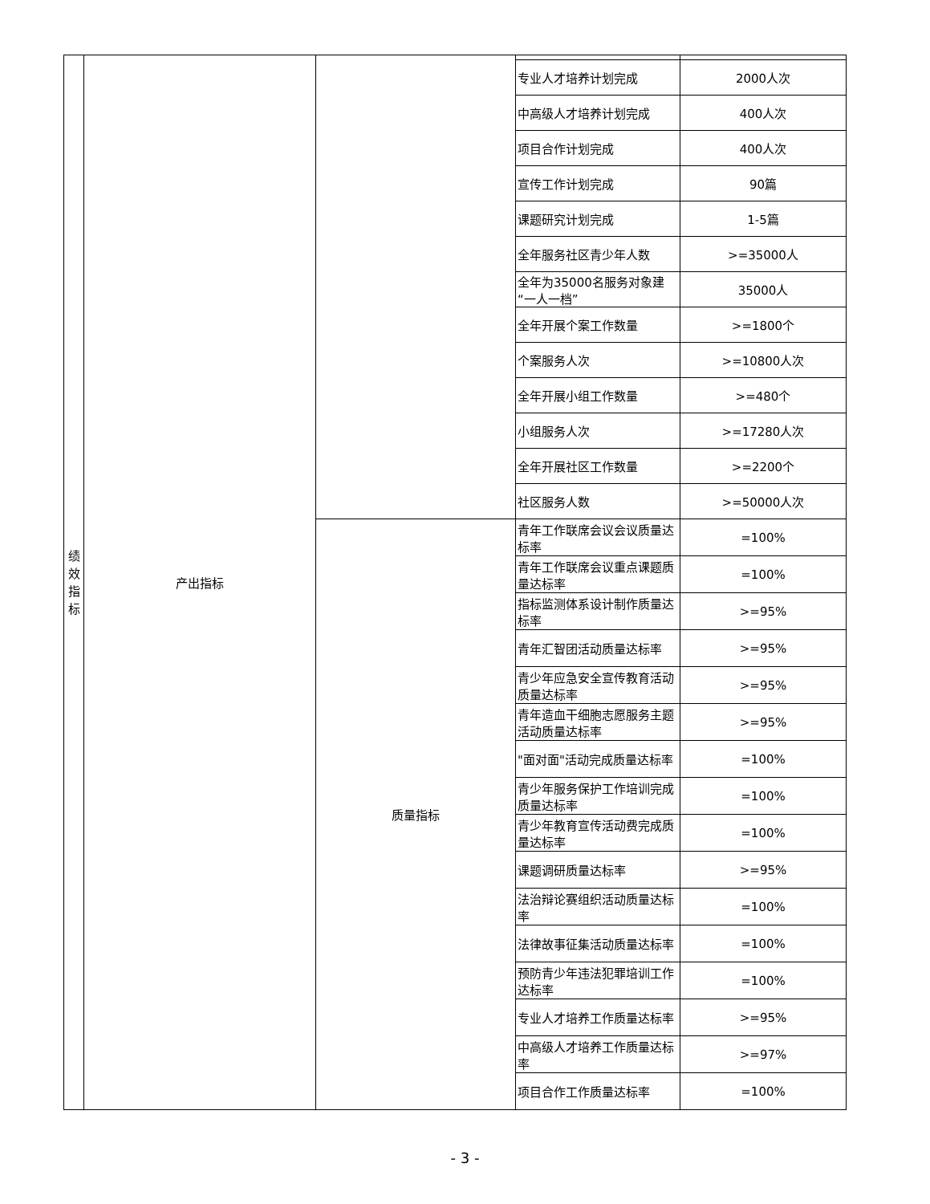| 绩 效 指 标 | 产出指标 | | | |
| | | | 专业人才培养计划完成 | 2000人次 |
| | | | 中高级人才培养计划完成 | 400人次 |
| | | | 项目合作计划完成 | 400人次 |
| | | | 宣传工作计划完成 | 90篇 |
| | | | 课题研究计划完成 | 1-5篇 |
| | | | 全年服务社区青少年人数 | >=35000人 |
| | | | 全年为35000名服务对象建“一人一档” | 35000人 |
| | | | 全年开展个案工作数量 | >=1800个 |
| | | | 个案服务人次 | >=10800人次 |
| | | | 全年开展小组工作数量 | >=480个 |
| | | | 小组服务人次 | >=17280人次 |
| | | | 全年开展社区工作数量 | >=2200个 |
| | | | 社区服务人数 | >=50000人次 |
| | | 质量指标 | 青年工作联席会议会议质量达标率 | =100% |
| | | | 青年工作联席会议重点课题质量达标率 | =100% |
| | | | 指标监测体系设计制作质量达标率 | >=95% |
| | | | 青年汇智团活动质量达标率 | >=95% |
| | | | 青少年应急安全宣传教育活动质量达标率 | >=95% |
| | | | 青年造血干细胞志愿服务主题活动质量达标率 | >=95% |
| | | | "面对面"活动完成质量达标率 | =100% |
| | | | 青少年服务保护工作培训完成质量达标率 | =100% |
| | | | 青少年教育宣传活动费完成质量达标率 | =100% |
| | | | 课题调研质量达标率 | >=95% |
| | | | 法治辩论赛组织活动质量达标率 | =100% |
| | | | 法律故事征集活动质量达标率 | =100% |
| | | | 预防青少年违法犯罪培训工作达标率 | =100% |
| | | | 专业人才培养工作质量达标率 | >=95% |
| | | | 中高级人才培养工作质量达标率 | >=97% |
| | | | 项目合作工作质量达标率 | =100% |
- 3 -